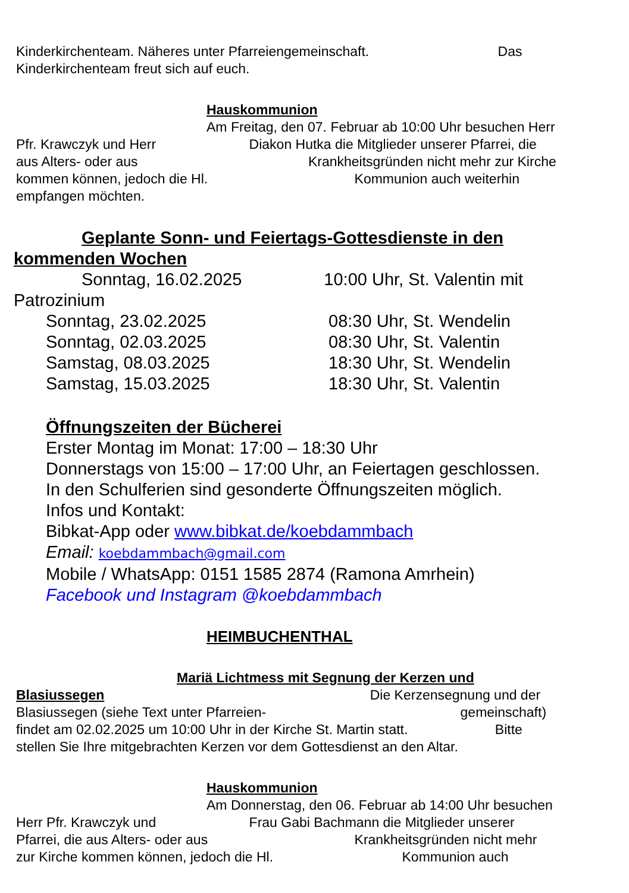Kinderkirchenteam. Näheres unter Pfarreiengemeinschaft. Das
Kinderkirchenteam freut sich auf euch.
Hauskommunion
Am Freitag, den 07. Februar ab 10:00 Uhr besuchen Herr
Pfr. Krawczyk und Herr Diakon Hutka die Mitglieder unserer Pfarrei, die
aus Alters- oder aus Krankheitsgründen nicht mehr zur Kirche
kommen können, jedoch die Hl. Kommunion auch weiterhin
empfangen möchten.
Geplante Sonn- und Feiertags-Gottesdienste in den
kommenden Wochen
Sonntag, 16.02.2025 10:00 Uhr, St. Valentin mit
Patrozinium
Sonntag, 23.02.2025 08:30 Uhr, St. Wendelin
Sonntag, 02.03.2025 08:30 Uhr, St. Valentin
Samstag, 08.03.2025 18:30 Uhr, St. Wendelin
Samstag, 15.03.2025 18:30 Uhr, St. Valentin
Öffnungszeiten der Bücherei
Erster Montag im Monat: 17:00 – 18:30 Uhr
Donnerstags von 15:00 – 17:00 Uhr, an Feiertagen geschlossen.
In den Schulferien sind gesonderte Öffnungszeiten möglich.
Infos und Kontakt:
Bibkat-App oder www.bibkat.de/koebdammbach
Email: koebdammbach@gmail.com
Mobile / WhatsApp: 0151 1585 2874 (Ramona Amrhein)
Facebook und Instagram @koebdammbach
HEIMBUCHENTHAL
Mariä Lichtmess mit Segnung der Kerzen und
Blasiussegen Die Kerzensegnung und der
Blasiussegen (siehe Text unter Pfarreien- gemeinschaft)
findet am 02.02.2025 um 10:00 Uhr in der Kirche St. Martin statt. Bitte
stellen Sie Ihre mitgebrachten Kerzen vor dem Gottesdienst an den Altar.
Hauskommunion
Am Donnerstag, den 06. Februar ab 14:00 Uhr besuchen
Herr Pfr. Krawczyk und Frau Gabi Bachmann die Mitglieder unserer
Pfarrei, die aus Alters- oder aus Krankheitsgründen nicht mehr
zur Kirche kommen können, jedoch die Hl. Kommunion auch